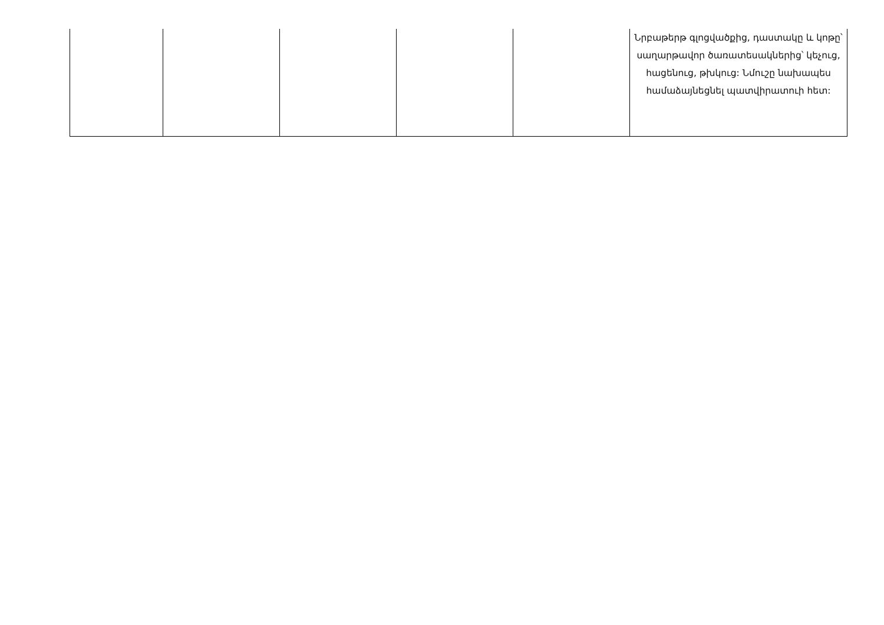| | | | | | Նրբաթերթ գլոցվածքից, դաստակը և կոթը՝ սաղարթավոր ծառատեսակներից՝ կեչուց, հացենուց, թխկուց: Նմուշը նախապես համաձայնեցնել պատվիրատուի հետ: |